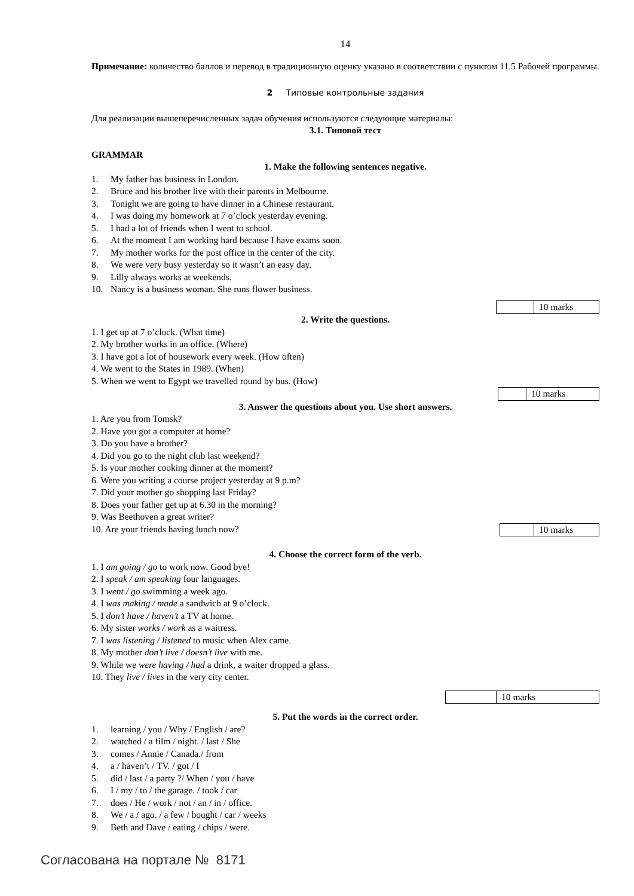14
Примечание: количество баллов и перевод в традиционную оценку указано в соответствии с пунктом 11.5 Рабочей программы.
2 Типовые контрольные задания
Для реализации вышеперечисленных задач обучения используются следующие материалы:
3.1. Типовой тест
GRAMMAR
1. Make the following sentences negative.
1. My father has business in London.
2. Bruce and his brother live with their parents in Melbourne.
3. Tonight we are going to have dinner in a Chinese restaurant.
4. I was doing my homework at 7 o’clock yesterday evening.
5. I had a lot of friends when I went to school.
6. At the moment I am working hard because I have exams soon.
7. My mother works for the post office in the center of the city.
8. We were very busy yesterday so it wasn’t an easy day.
9. Lilly always works at weekends.
10. Nancy is a business woman. She runs flower business.
| | 10 marks |
2. Write the questions.
1. I get up at 7 o’clock. (What time)
2. My brother works in an office. (Where)
3. I have got a lot of housework every week. (How often)
4. We went to the States in 1989. (When)
5. When we went to Egypt we travelled round by bus. (How)
| | 10 marks |
3. Answer the questions about you. Use short answers.
1. Are you from Tomsk?
2. Have you got a computer at home?
3. Do you have a brother?
4. Did you go to the night club last weekend?
5. Is your mother cooking dinner at the moment?
6. Were you writing a course project yesterday at 9 p.m?
7. Did your mother go shopping last Friday?
8. Does your father get up at 6.30 in the morning?
9. Was Beethoven a great writer?
10. Are your friends having lunch now?
| | 10 marks |
4. Choose the correct form of the verb.
1. I am going / go to work now. Good bye!
2. I speak / am speaking four languages.
3. I went / go swimming a week ago.
4. I was making / made a sandwich at 9 o’clock.
5. I don’t have / haven’t a TV at home.
6. My sister works / work as a waitress.
7. I was listening / listened to music when Alex came.
8. My mother don’t live / doesn’t live with me.
9. While we were having / had a drink, a waiter dropped a glass.
10. They live / lives in the very city center.
| | 10 marks |
5. Put the words in the correct order.
1. learning / you / Why / English / are?
2. watched / a film / night. / last / She
3. comes / Annie / Canada./ from
4. a / haven’t / TV. / got / I
5. did / last / a party ?/ When / you / have
6. I / my / to / the garage. / took / car
7. does / He / work / not / an / in / office.
8. We / a / ago. / a few / bought / car / weeks
9. Beth and Dave / eating / chips / were.
Согласована на портале № 8171